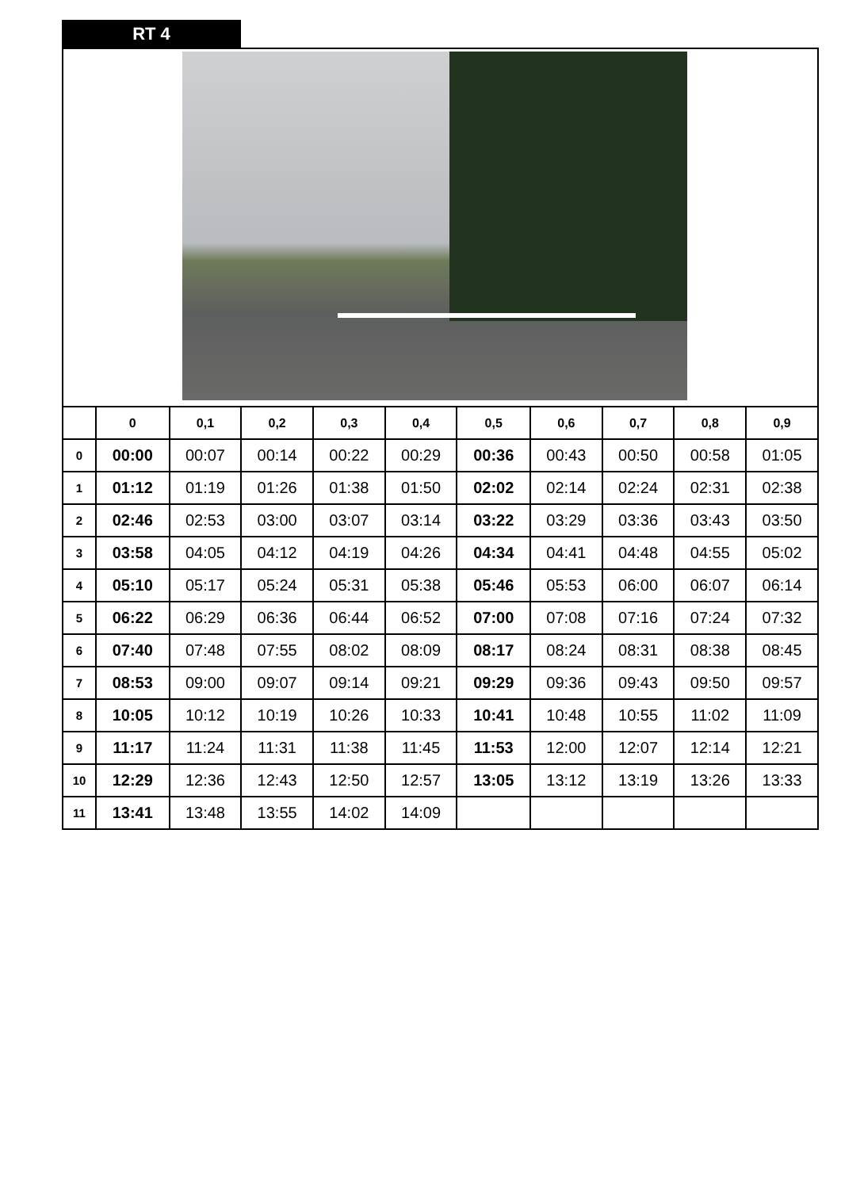RT 4
| | 0 | 0,1 | 0,2 | 0,3 | 0,4 | 0,5 | 0,6 | 0,7 | 0,8 | 0,9 |
| --- | --- | --- | --- | --- | --- | --- | --- | --- | --- | --- |
| 0 | 00:00 | 00:07 | 00:14 | 00:22 | 00:29 | 00:36 | 00:43 | 00:50 | 00:58 | 01:05 |
| 1 | 01:12 | 01:19 | 01:26 | 01:38 | 01:50 | 02:02 | 02:14 | 02:24 | 02:31 | 02:38 |
| 2 | 02:46 | 02:53 | 03:00 | 03:07 | 03:14 | 03:22 | 03:29 | 03:36 | 03:43 | 03:50 |
| 3 | 03:58 | 04:05 | 04:12 | 04:19 | 04:26 | 04:34 | 04:41 | 04:48 | 04:55 | 05:02 |
| 4 | 05:10 | 05:17 | 05:24 | 05:31 | 05:38 | 05:46 | 05:53 | 06:00 | 06:07 | 06:14 |
| 5 | 06:22 | 06:29 | 06:36 | 06:44 | 06:52 | 07:00 | 07:08 | 07:16 | 07:24 | 07:32 |
| 6 | 07:40 | 07:48 | 07:55 | 08:02 | 08:09 | 08:17 | 08:24 | 08:31 | 08:38 | 08:45 |
| 7 | 08:53 | 09:00 | 09:07 | 09:14 | 09:21 | 09:29 | 09:36 | 09:43 | 09:50 | 09:57 |
| 8 | 10:05 | 10:12 | 10:19 | 10:26 | 10:33 | 10:41 | 10:48 | 10:55 | 11:02 | 11:09 |
| 9 | 11:17 | 11:24 | 11:31 | 11:38 | 11:45 | 11:53 | 12:00 | 12:07 | 12:14 | 12:21 |
| 10 | 12:29 | 12:36 | 12:43 | 12:50 | 12:57 | 13:05 | 13:12 | 13:19 | 13:26 | 13:33 |
| 11 | 13:41 | 13:48 | 13:55 | 14:02 | 14:09 | | | | | |